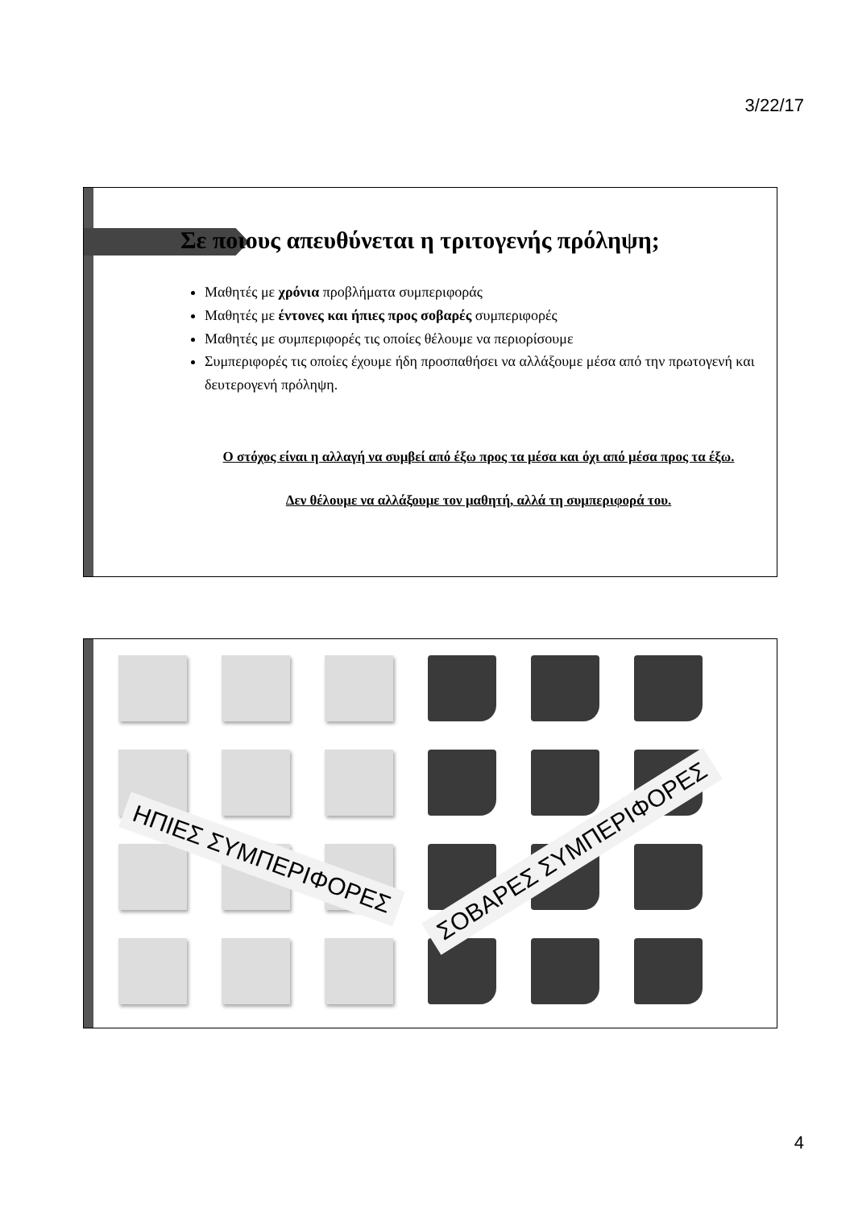3/22/17
Σε ποιους απευθύνεται η τριτογενής πρόληψη;
Μαθητές με χρόνια προβλήματα συμπεριφοράς
Μαθητές με έντονες και ήπιες προς σοβαρές συμπεριφορές
Μαθητές με συμπεριφορές τις οποίες θέλουμε να περιορίσουμε
Συμπεριφορές τις οποίες έχουμε ήδη προσπαθήσει να αλλάξουμε μέσα από την πρωτογενή και δευτερογενή πρόληψη.
Ο στόχος είναι η αλλαγή να συμβεί από έξω προς τα μέσα και όχι από μέσα προς τα έξω.
Δεν θέλουμε να αλλάξουμε τον μαθητή, αλλά τη συμπεριφορά του.
ΗΠΙΕΣ ΣΥΜΠΕΡΙΦΟΡΕΣ ΣΟΒΑΡΕΣ ΣΥΜΠΕΡΙΦΟΡΕΣ
4